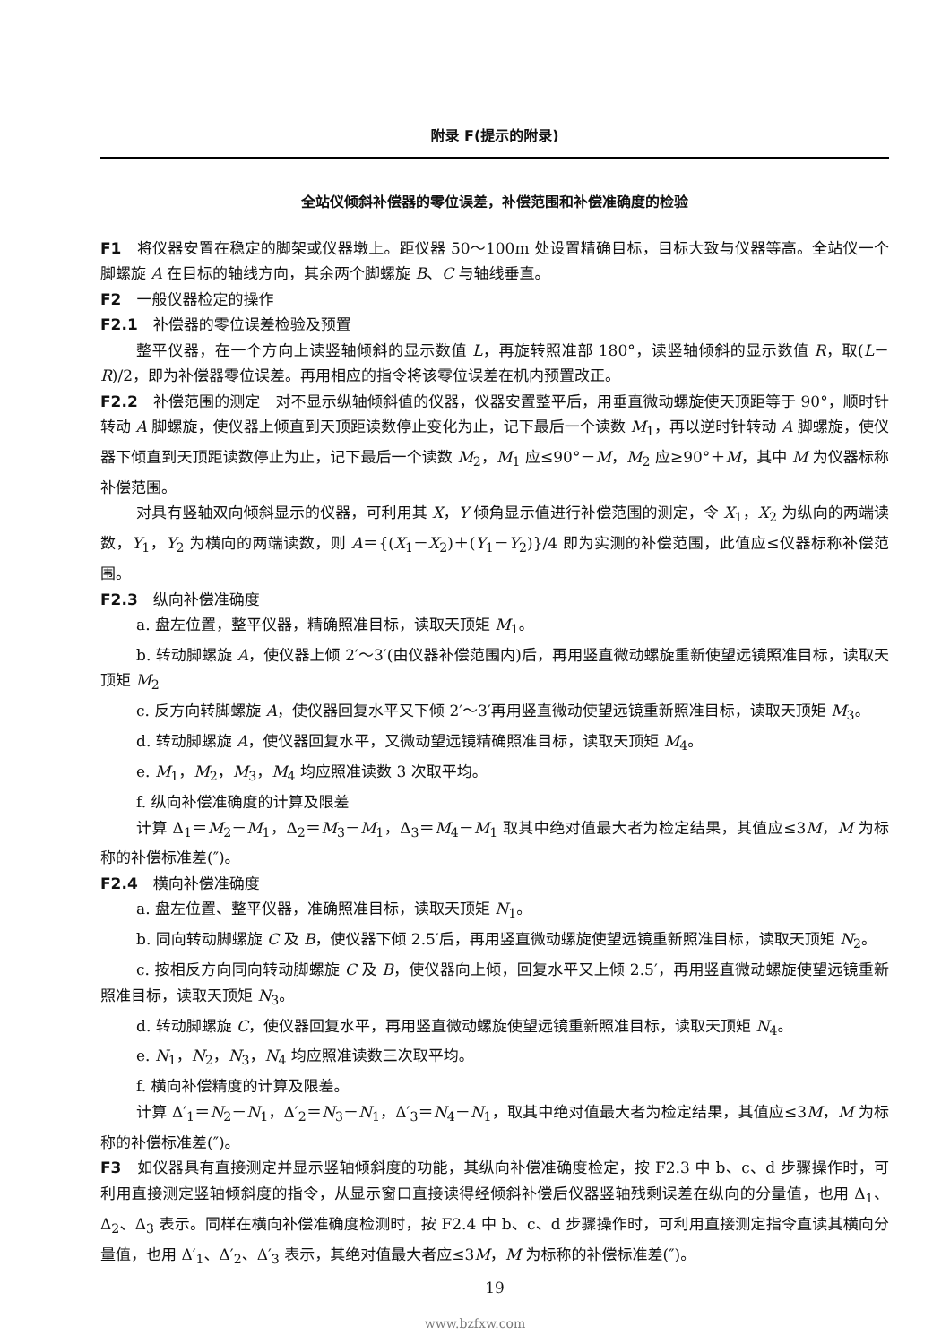附录 F(提示的附录)
全站仪倾斜补偿器的零位误差，补偿范围和补偿准确度的检验
F1　将仪器安置在稳定的脚架或仪器墩上。距仪器 50～100m 处设置精确目标，目标大致与仪器等高。全站仪一个脚螺旋 A 在目标的轴线方向，其余两个脚螺旋 B、C 与轴线垂直。
F2　一般仪器检定的操作
F2.1　补偿器的零位误差检验及预置
整平仪器，在一个方向上读竖轴倾斜的显示数值 L，再旋转照准部 180°，读竖轴倾斜的显示数值 R，取(L－R)/2，即为补偿器零位误差。再用相应的指令将该零位误差在机内预置改正。
F2.2　补偿范围的测定　对不显示纵轴倾斜值的仪器，仪器安置整平后，用垂直微动螺旋使天顶距等于 90°，顺时针转动 A 脚螺旋，使仪器上倾直到天顶距读数停止变化为止，记下最后一个读数 M<sub>1</sub>，再以逆时针转动 A 脚螺旋，使仪器下倾直到天顶距读数停止为止，记下最后一个读数 M<sub>2</sub>，M<sub>1</sub> 应≤90°－M，M<sub>2</sub> 应≥90°＋M，其中 M 为仪器标称补偿范围。
对具有竖轴双向倾斜显示的仪器，可利用其 X，Y 倾角显示值进行补偿范围的测定，令 X<sub>1</sub>，X<sub>2</sub> 为纵向的两端读数，Y<sub>1</sub>，Y<sub>2</sub> 为横向的两端读数，则 A＝{(X<sub>1</sub>－X<sub>2</sub>)＋(Y<sub>1</sub>－Y<sub>2</sub>)}/4 即为实测的补偿范围，此值应≤仪器标称补偿范围。
F2.3　纵向补偿准确度
a. 盘左位置，整平仪器，精确照准目标，读取天顶矩 M<sub>1</sub>。
b. 转动脚螺旋 A，使仪器上倾 2′～3′(由仪器补偿范围内)后，再用竖直微动螺旋重新使望远镜照准目标，读取天顶矩 M<sub>2</sub>
c. 反方向转脚螺旋 A，使仪器回复水平又下倾 2′～3′再用竖直微动使望远镜重新照准目标，读取天顶矩 M<sub>3</sub>。
d. 转动脚螺旋 A，使仪器回复水平，又微动望远镜精确照准目标，读取天顶矩 M<sub>4</sub>。
e. M<sub>1</sub>，M<sub>2</sub>，M<sub>3</sub>，M<sub>4</sub> 均应照准读数 3 次取平均。
f. 纵向补偿准确度的计算及限差
计算 Δ<sub>1</sub>＝M<sub>2</sub>－M<sub>1</sub>，Δ<sub>2</sub>＝M<sub>3</sub>－M<sub>1</sub>，Δ<sub>3</sub>＝M<sub>4</sub>－M<sub>1</sub> 取其中绝对值最大者为检定结果，其值应≤3M，M 为标称的补偿标准差(″)。
F2.4　横向补偿准确度
a. 盘左位置、整平仪器，准确照准目标，读取天顶矩 N<sub>1</sub>。
b. 同向转动脚螺旋 C 及 B，使仪器下倾 2.5′后，再用竖直微动螺旋使望远镜重新照准目标，读取天顶矩 N<sub>2</sub>。
c. 按相反方向同向转动脚螺旋 C 及 B，使仪器向上倾，回复水平又上倾 2.5′，再用竖直微动螺旋使望远镜重新照准目标，读取天顶矩 N<sub>3</sub>。
d. 转动脚螺旋 C，使仪器回复水平，再用竖直微动螺旋使望远镜重新照准目标，读取天顶矩 N<sub>4</sub>。
e. N<sub>1</sub>，N<sub>2</sub>，N<sub>3</sub>，N<sub>4</sub> 均应照准读数三次取平均。
f. 横向补偿精度的计算及限差。
计算 Δ′<sub>1</sub>＝N<sub>2</sub>－N<sub>1</sub>，Δ′<sub>2</sub>＝N<sub>3</sub>－N<sub>1</sub>，Δ′<sub>3</sub>＝N<sub>4</sub>－N<sub>1</sub>，取其中绝对值最大者为检定结果，其值应≤3M，M 为标称的补偿标准差(″)。
F3　如仪器具有直接测定并显示竖轴倾斜度的功能，其纵向补偿准确度检定，按 F2.3 中 b、c、d 步骤操作时，可利用直接测定竖轴倾斜度的指令，从显示窗口直接读得经倾斜补偿后仪器竖轴残剩误差在纵向的分量值，也用 Δ<sub>1</sub>、Δ<sub>2</sub>、Δ<sub>3</sub> 表示。同样在横向补偿准确度检测时，按 F2.4 中 b、c、d 步骤操作时，可利用直接测定指令直读其横向分量值，也用 Δ′<sub>1</sub>、Δ′<sub>2</sub>、Δ′<sub>3</sub> 表示，其绝对值最大者应≤3M，M 为标称的补偿标准差(″)。
19
www.bzfxw.com